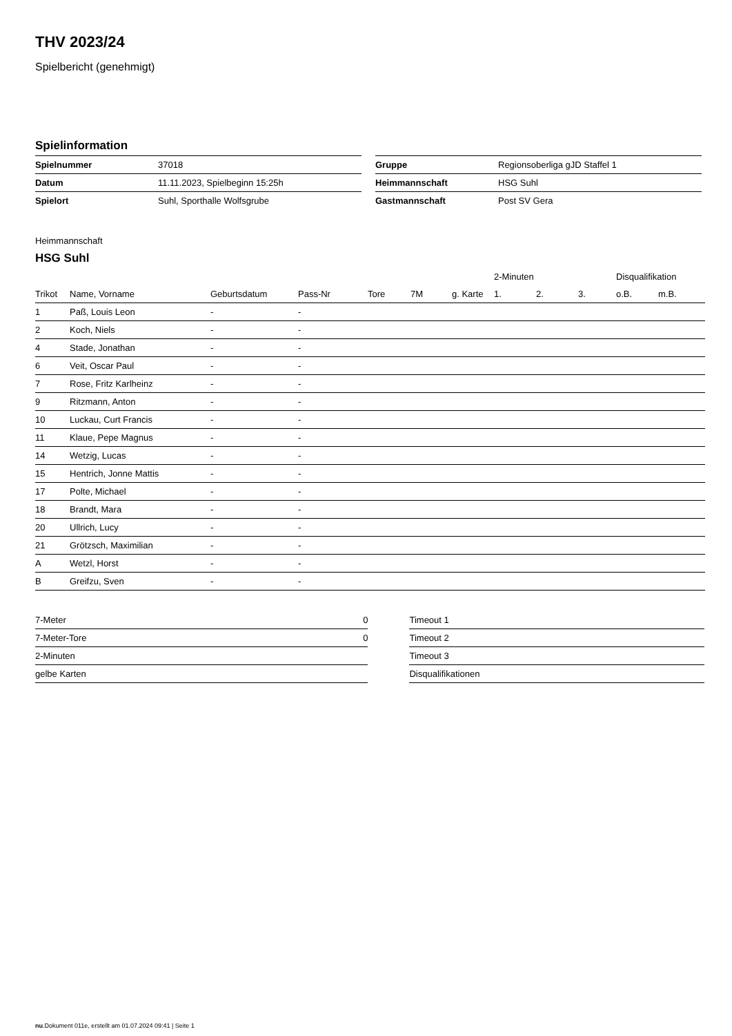THV 2023/24
Spielbericht (genehmigt)
Spielinformation
| Spielnummer | 37018 |
| Datum | 11.11.2023, Spielbeginn 15:25h |
| Spielort | Suhl, Sporthalle Wolfsgrube |
| Gruppe | Regionsoberliga gJD Staffel 1 |
| Heimmannschaft | HSG Suhl |
| Gastmannschaft | Post SV Gera |
Heimmannschaft
HSG Suhl
| | | | | | | | 2-Minuten | | | Disqualifikation | |
| --- | --- | --- | --- | --- | --- | --- | --- | --- | --- | --- | --- |
| Trikot | Name, Vorname | Geburtsdatum | Pass-Nr | Tore | 7M | g. Karte | 1. | 2. | 3. | o.B. | m.B. |
| 1 | Paß, Louis Leon | - | - | | | | | | | | |
| 2 | Koch, Niels | - | - | | | | | | | | |
| 4 | Stade, Jonathan | - | - | | | | | | | | |
| 6 | Veit, Oscar Paul | - | - | | | | | | | | |
| 7 | Rose, Fritz Karlheinz | - | - | | | | | | | | |
| 9 | Ritzmann, Anton | - | - | | | | | | | | |
| 10 | Luckau, Curt Francis | - | - | | | | | | | | |
| 11 | Klaue, Pepe Magnus | - | - | | | | | | | | |
| 14 | Wetzig, Lucas | - | - | | | | | | | | |
| 15 | Hentrich, Jonne Mattis | - | - | | | | | | | | |
| 17 | Polte, Michael | - | - | | | | | | | | |
| 18 | Brandt, Mara | - | - | | | | | | | | |
| 20 | Ullrich, Lucy | - | - | | | | | | | | |
| 21 | Grötzsch, Maximilian | - | - | | | | | | | | |
| A | Wetzl, Horst | - | - | | | | | | | | |
| B | Greifzu, Sven | - | - | | | | | | | | |
| 7-Meter | 0 |
| 7-Meter-Tore | 0 |
| 2-Minuten | |
| gelbe Karten | |
| Timeout 1 |
| Timeout 2 |
| Timeout 3 |
| Disqualifikationen |
nu.Dokument 011e, erstellt am 01.07.2024 09:41 | Seite 1